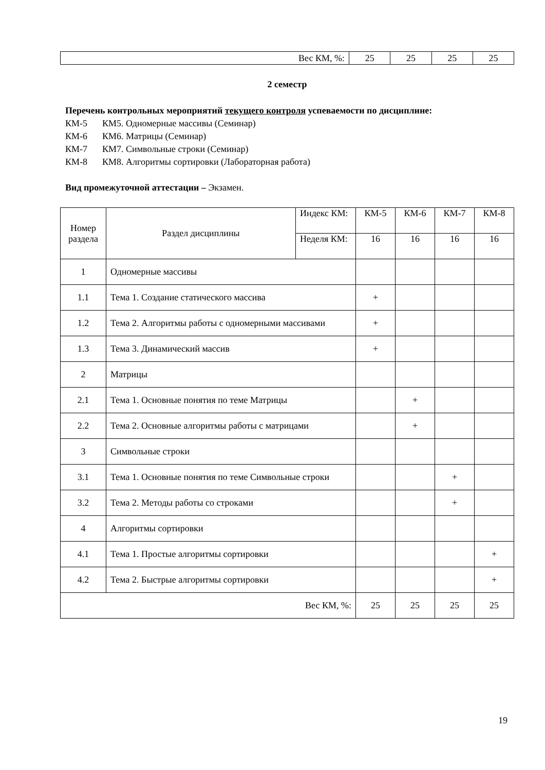| Вес КМ, %: | 25 | 25 | 25 | 25 |
2 семестр
Перечень контрольных мероприятий текущего контроля успеваемости по дисциплине:
КМ-5 КМ5. Одномерные массивы (Семинар)
КМ-6 КМ6. Матрицы (Семинар)
КМ-7 КМ7. Символьные строки (Семинар)
КМ-8 КМ8. Алгоритмы сортировки (Лабораторная работа)
Вид промежуточной аттестации – Экзамен.
| Номер раздела | Раздел дисциплины | Индекс КМ: | КМ-5 | КМ-6 | КМ-7 | КМ-8 |
| | | Неделя КМ: | 16 | 16 | 16 | 16 |
| 1 | Одномерные массивы | | | | | |
| 1.1 | Тема 1. Создание статического массива | | + | | | |
| 1.2 | Тема 2. Алгоритмы работы с одномерными массивами | | + | | | |
| 1.3 | Тема 3. Динамический массив | | + | | | |
| 2 | Матрицы | | | | | |
| 2.1 | Тема 1. Основные понятия по теме Матрицы | | | + | | |
| 2.2 | Тема 2. Основные алгоритмы работы с матрицами | | | + | | |
| 3 | Символьные строки | | | | | |
| 3.1 | Тема 1. Основные понятия по теме Символьные строки | | | | + | |
| 3.2 | Тема 2. Методы работы со строками | | | | + | |
| 4 | Алгоритмы сортировки | | | | | |
| 4.1 | Тема 1. Простые алгоритмы сортировки | | | | | + |
| 4.2 | Тема 2. Быстрые алгоритмы сортировки | | | | | + |
| Вес КМ, %: | | | 25 | 25 | 25 | 25 |
19